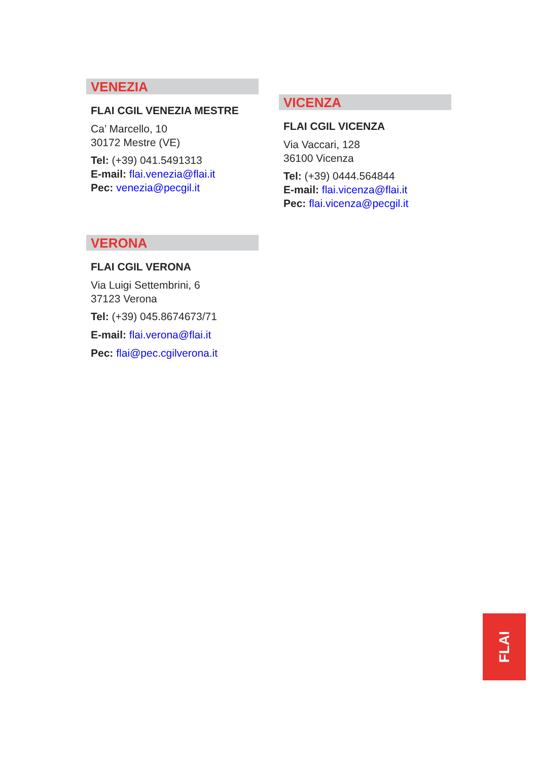VENEZIA
FLAI CGIL VENEZIA MESTRE
Ca’ Marcello, 10
30172 Mestre (VE)
Tel: (+39) 041.5491313
E-mail: flai.venezia@flai.it
Pec: venezia@pecgil.it
VERONA
FLAI CGIL VERONA
Via Luigi Settembrini, 6
37123 Verona
Tel: (+39) 045.8674673/71
E-mail: flai.verona@flai.it
Pec: flai@pec.cgilverona.it
VICENZA
FLAI CGIL VICENZA
Via Vaccari, 128
36100 Vicenza
Tel: (+39) 0444.564844
E-mail: flai.vicenza@flai.it
Pec: flai.vicenza@pecgil.it
FLAI